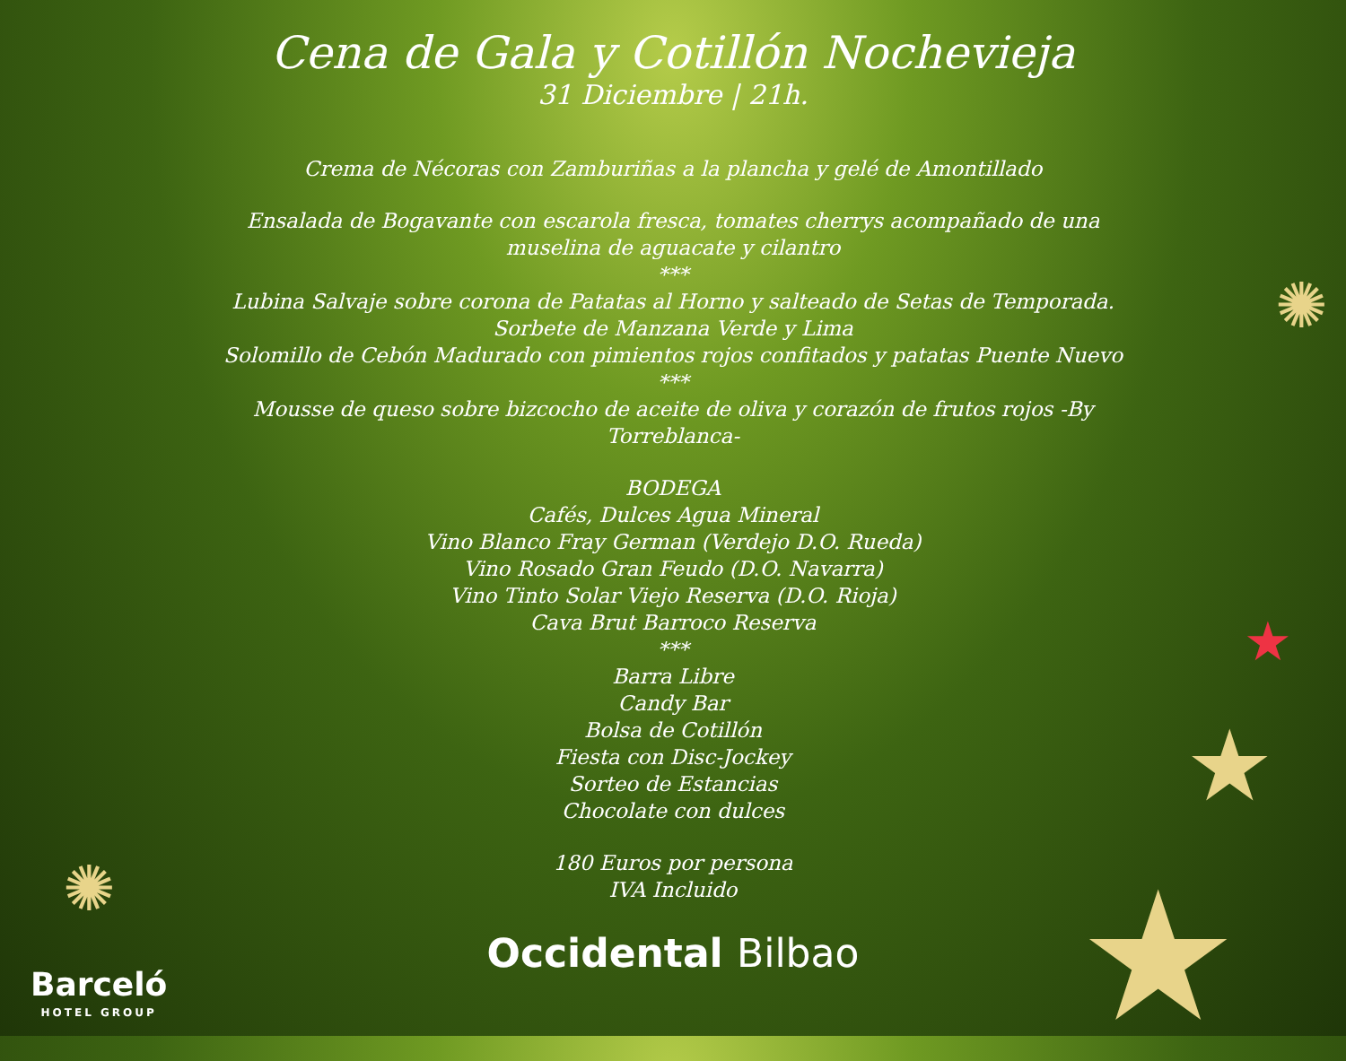Cena de Gala y Cotillón Nochevieja
31 Diciembre | 21h.
Crema de Nécoras con Zamburiñas a la plancha y gelé de Amontillado
Ensalada de Bogavante con escarola fresca, tomates cherrys acompañado de una
muselina de aguacate y cilantro
***
Lubina Salvaje sobre corona de Patatas al Horno y salteado de Setas de Temporada.
Sorbete de Manzana Verde y Lima
Solomillo de Cebón Madurado con pimientos rojos confitados y patatas Puente Nuevo
***
Mousse de queso sobre bizcocho de aceite de oliva y corazón de frutos rojos -By
Torreblanca-
BODEGA
Cafés, Dulces Agua Mineral
Vino Blanco Fray German (Verdejo D.O. Rueda)
Vino Rosado Gran Feudo (D.O. Navarra)
Vino Tinto Solar Viejo Reserva (D.O. Rioja)
Cava Brut Barroco Reserva
***
Barra Libre
Candy Bar
Bolsa de Cotillón
Fiesta con Disc-Jockey
Sorteo de Estancias
Chocolate con dulces
180 Euros por persona
IVA Incluido
Occidental Bilbao
Barceló
HOTEL GROUP
✺
✺
★
★
★